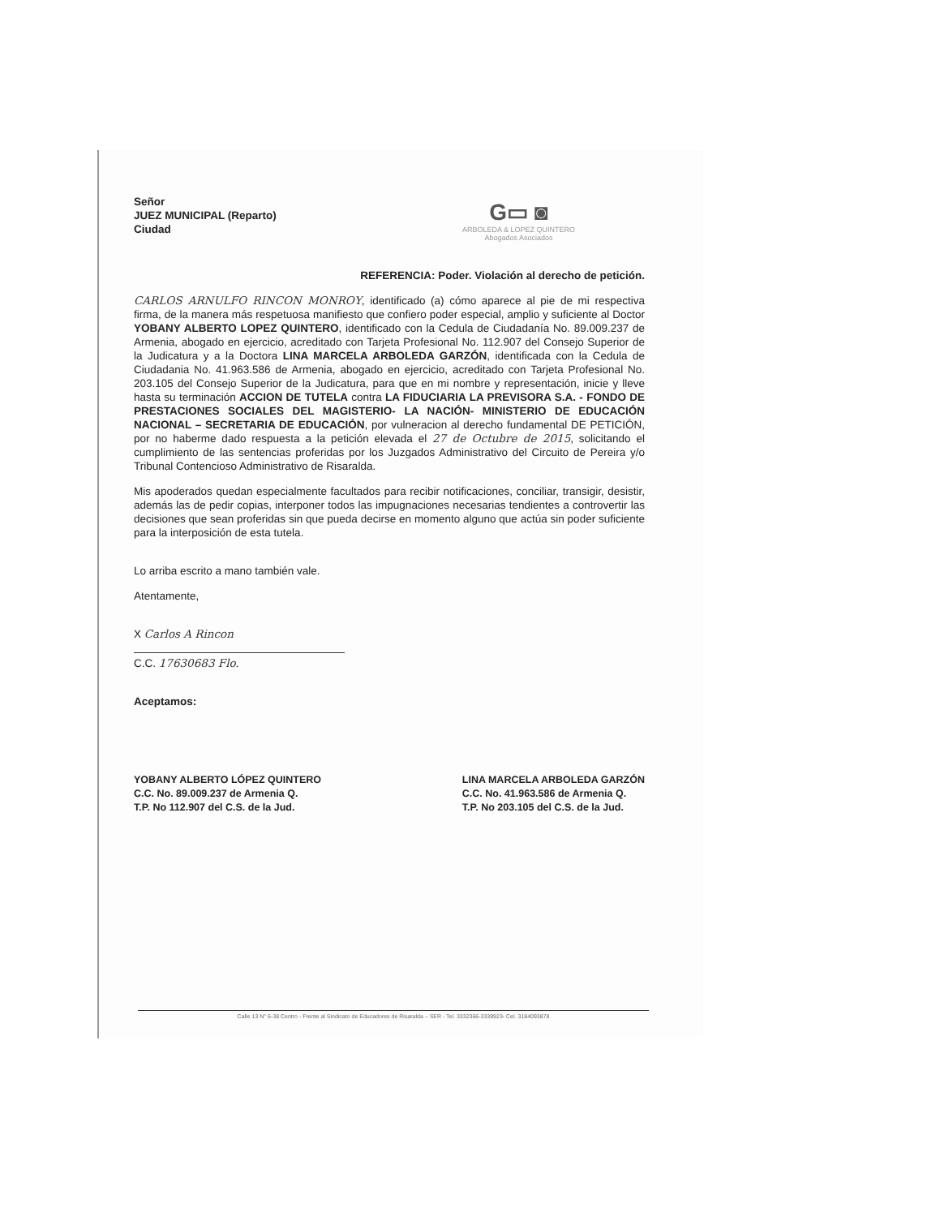G▭ ◙
ARBOLEDA & LOPEZ QUINTERO
Abogados Asociados
Señor
JUEZ MUNICIPAL (Reparto)
Ciudad
REFERENCIA: Poder. Violación al derecho de petición.
CARLOS ARNULFO RINCON MONROY, identificado (a) cómo aparece al pie de mi respectiva firma, de la manera más respetuosa manifiesto que confiero poder especial, amplio y suficiente al Doctor YOBANY ALBERTO LOPEZ QUINTERO, identificado con la Cedula de Ciudadanía No. 89.009.237 de Armenia, abogado en ejercicio, acreditado con Tarjeta Profesional No. 112.907 del Consejo Superior de la Judicatura y a la Doctora LINA MARCELA ARBOLEDA GARZÓN, identificada con la Cedula de Ciudadania No. 41.963.586 de Armenia, abogado en ejercicio, acreditado con Tarjeta Profesional No. 203.105 del Consejo Superior de la Judicatura, para que en mi nombre y representación, inicie y lleve hasta su terminación ACCION DE TUTELA contra LA FIDUCIARIA LA PREVISORA S.A. - FONDO DE PRESTACIONES SOCIALES DEL MAGISTERIO- LA NACIÓN- MINISTERIO DE EDUCACIÓN NACIONAL – SECRETARIA DE EDUCACIÓN, por vulneracion al derecho fundamental DE PETICIÓN, por no haberme dado respuesta a la petición elevada el 27 de Octubre de 2015, solicitando el cumplimiento de las sentencias proferidas por los Juzgados Administrativo del Circuito de Pereira y/o Tribunal Contencioso Administrativo de Risaralda.
Mis apoderados quedan especialmente facultados para recibir notificaciones, conciliar, transigir, desistir, además las de pedir copias, interponer todos las impugnaciones necesarias tendientes a controvertir las decisiones que sean proferidas sin que pueda decirse en momento alguno que actúa sin poder suficiente para la interposición de esta tutela.
Lo arriba escrito a mano también vale.
Atentamente,
X Carlos A Rincon
C.C. 17630683 Flo.
Aceptamos:
YOBANY ALBERTO LÓPEZ QUINTERO
C.C. No. 89.009.237 de Armenia Q.
T.P. No 112.907 del C.S. de la Jud.
LINA MARCELA ARBOLEDA GARZÓN
C.C. No. 41.963.586 de Armenia Q.
T.P. No 203.105 del C.S. de la Jud.
Calle 13 N° 6-38 Centro - Frente al Sindicato de Educadores de Risaralda – SER - Tel. 3332366-3339923- Cel. 3184093878